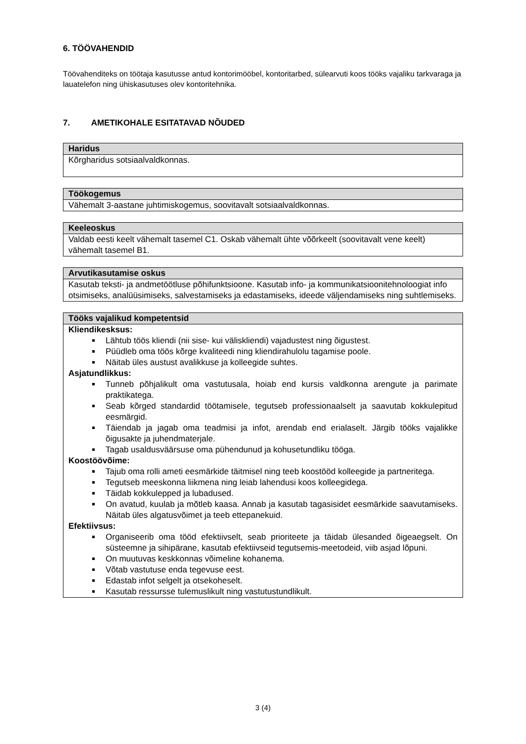6. TÖÖVAHENDID
Töövahenditeks on töötaja kasutusse antud kontorimööbel, kontoritarbed, sülearvuti koos tööks vajaliku tarkvaraga ja lauatelefon ning ühiskasutuses olev kontoritehnika.
7. AMETIKOHALE ESITATAVAD NÕUDED
| Haridus |
| --- |
| Kõrgharidus sotsiaalvaldkonnas. |
| Töökogemus |
| --- |
| Vähemalt 3-aastane juhtimiskogemus, soovitavalt sotsiaalvaldkonnas. |
| Keeleoskus |
| --- |
| Valdab eesti keelt vähemalt tasemel C1. Oskab vähemalt ühte võõrkeelt (soovitavalt vene keelt) vähemalt tasemel B1. |
| Arvutikasutamise oskus |
| --- |
| Kasutab teksti- ja andmetöötluse põhifunktsioone. Kasutab info- ja kommunikatsioonitehnoloogiat info otsimiseks, analüüsimiseks, salvestamiseks ja edastamiseks, ideede väljendamiseks ning suhtlemiseks. |
| Tööks vajalikud kompetentsid |
| --- |
| Kliendikesksus: Lähtub töös kliendi (nii sise- kui väliskliendi) vajadustest ning õigustest. Püüdleb oma töös kõrge kvaliteedi ning kliendirahulolu tagamise poole. Näitab üles austust avalikkuse ja kolleegide suhtes. Asjatundlikkus: Tunneb põhjalikult oma vastutusala, hoiab end kursis valdkonna arengute ja parimate praktikatega. Seab kõrged standardid töötamisele, tegutseb professionaalselt ja saavutab kokkulepitud eesmärgid. Täiendab ja jagab oma teadmisi ja infot, arendab end erialaselt. Järgib tööks vajalikke õigusakte ja juhendmaterjale. Tagab usaldusväärsuse oma pühendunud ja kohusetundliku tööga. Koostöövõime: Tajub oma rolli ameti eesmärkide täitmisel ning teeb koostööd kolleegide ja partneritega. Tegutseb meeskonna liikmena ning leiab lahendusi koos kolleegidega. Täidab kokkulepped ja lubadused. On avatud, kuulab ja mõtleb kaasa. Annab ja kasutab tagasisidet eesmärkide saavutamiseks. Näitab üles algatusvõimet ja teeb ettepanekuid. Efektiivsus: Organiseerib oma tööd efektiivselt, seab prioriteete ja täidab ülesanded õigeaegselt. On süsteemne ja sihipärane, kasutab efektiivseid tegutsemis-meetodeid, viib asjad lõpuni. On muutuvas keskkonnas võimeline kohanema. Võtab vastutuse enda tegevuse eest. Edastab infot selgelt ja otsekoheselt. Kasutab ressursse tulemuslikult ning vastutustundlikult. |
3 (4)